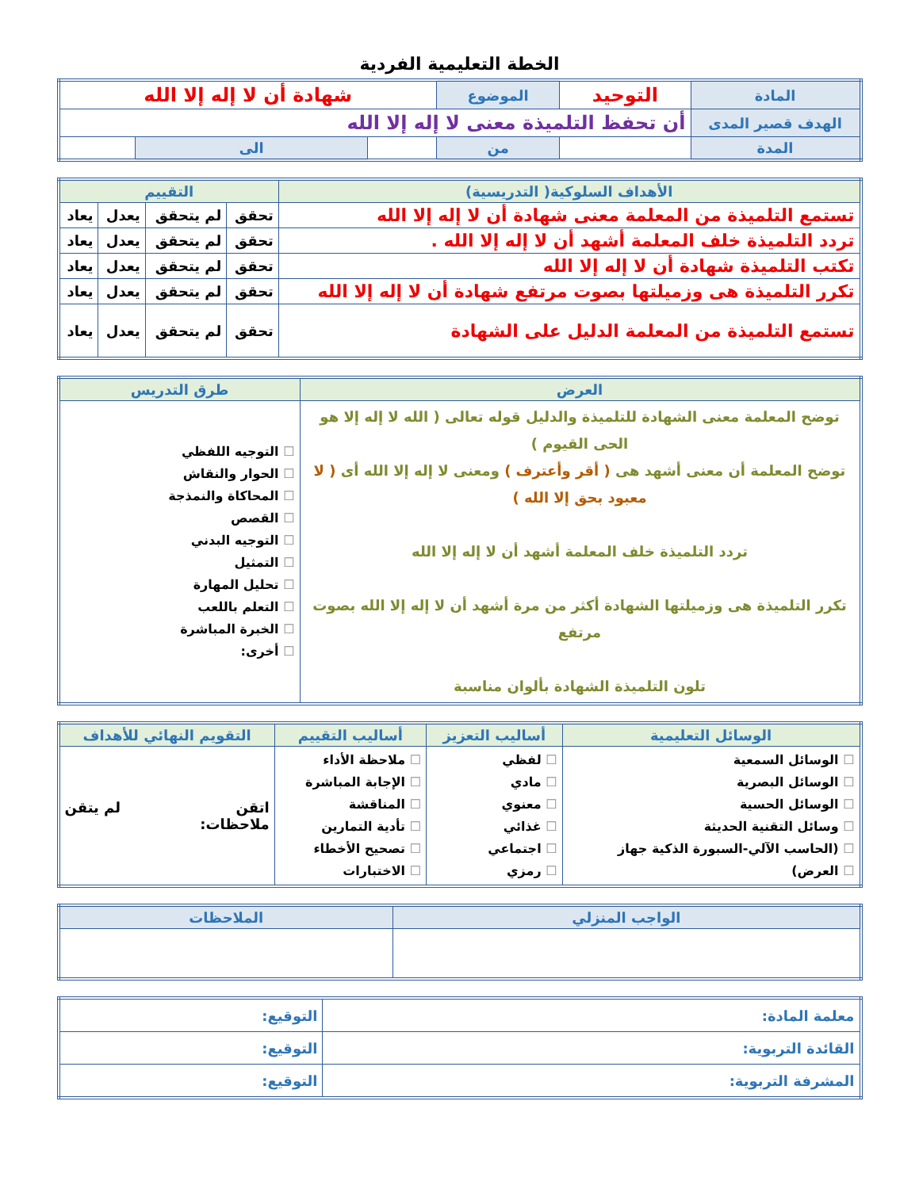الخطة التعليمية الفردية
| المادة | التوحيد | الموضوع | شهادة أن لا إله إلا الله | | |
| الهدف قصير المدى | أن تحفظ التلميذة معنى لا إله إلا الله | | | | |
| المدة | | من | | الى | |
| الأهداف السلوكية( التدريسية) | التقييم | | | |
| --- | --- | --- | --- | --- |
| تستمع التلميذة من المعلمة معنى شهادة أن لا إله إلا الله | تحقق | لم يتحقق | يعدل | يعاد |
| تردد التلميذة خلف المعلمة أشهد أن لا إله إلا الله . | تحقق | لم يتحقق | يعدل | يعاد |
| تكتب التلميذة شهادة أن لا إله إلا الله | تحقق | لم يتحقق | يعدل | يعاد |
| تكرر التلميذة هى وزميلتها بصوت مرتفع شهادة أن لا إله إلا الله | تحقق | لم يتحقق | يعدل | يعاد |
| تستمع التلميذة من المعلمة الدليل على الشهادة | تحقق | لم يتحقق | يعدل | يعاد |
| العرض | طرق التدريس |
| --- | --- |
| توضح المعلمة معنى الشهادة للتلميذة والدليل قوله تعالى ( الله لا إله إلا هو الحى القيوم ) توضح المعلمة أن معنى أشهد هى ( أقر وأعترف ) ومعنى لا إله إلا الله أى ( لا معبود بحق إلا الله ) تردد التلميذة خلف المعلمة أشهد أن لا إله إلا الله تكرر التلميذة هى وزميلتها الشهادة أكثر من مرة أشهد أن لا إله إلا الله بصوت مرتفع تلون التلميذة الشهادة بألوان مناسبة | التوجيه اللفظي الحوار والنقاش المحاكاة والنمذجة القصص التوجيه البدني التمثيل تحليل المهارة التعلم باللعب الخبرة المباشرة أخرى: |
| الوسائل التعليمية | أساليب التعزيز | أساليب التقييم | التقويم النهائي للأهداف |
| --- | --- | --- | --- |
| الوسائل السمعية الوسائل البصرية الوسائل الحسية وسائل التقنية الحديثة (الحاسب الآلي-السبورة الذكية جهاز العرض) | لفظي مادي معنوي غذائي اجتماعي رمزي | ملاحظة الأداء الإجابة المباشرة المناقشة تأدية التمارين تصحيح الأخطاء الاختبارات | اتقن لم يتقن ملاحظات: |
| الواجب المنزلي | الملاحظات |
| --- | --- |
| معلمة المادة: | التوقيع: |
| القائدة التربوية: | التوقيع: |
| المشرفة التربوية: | التوقيع: |